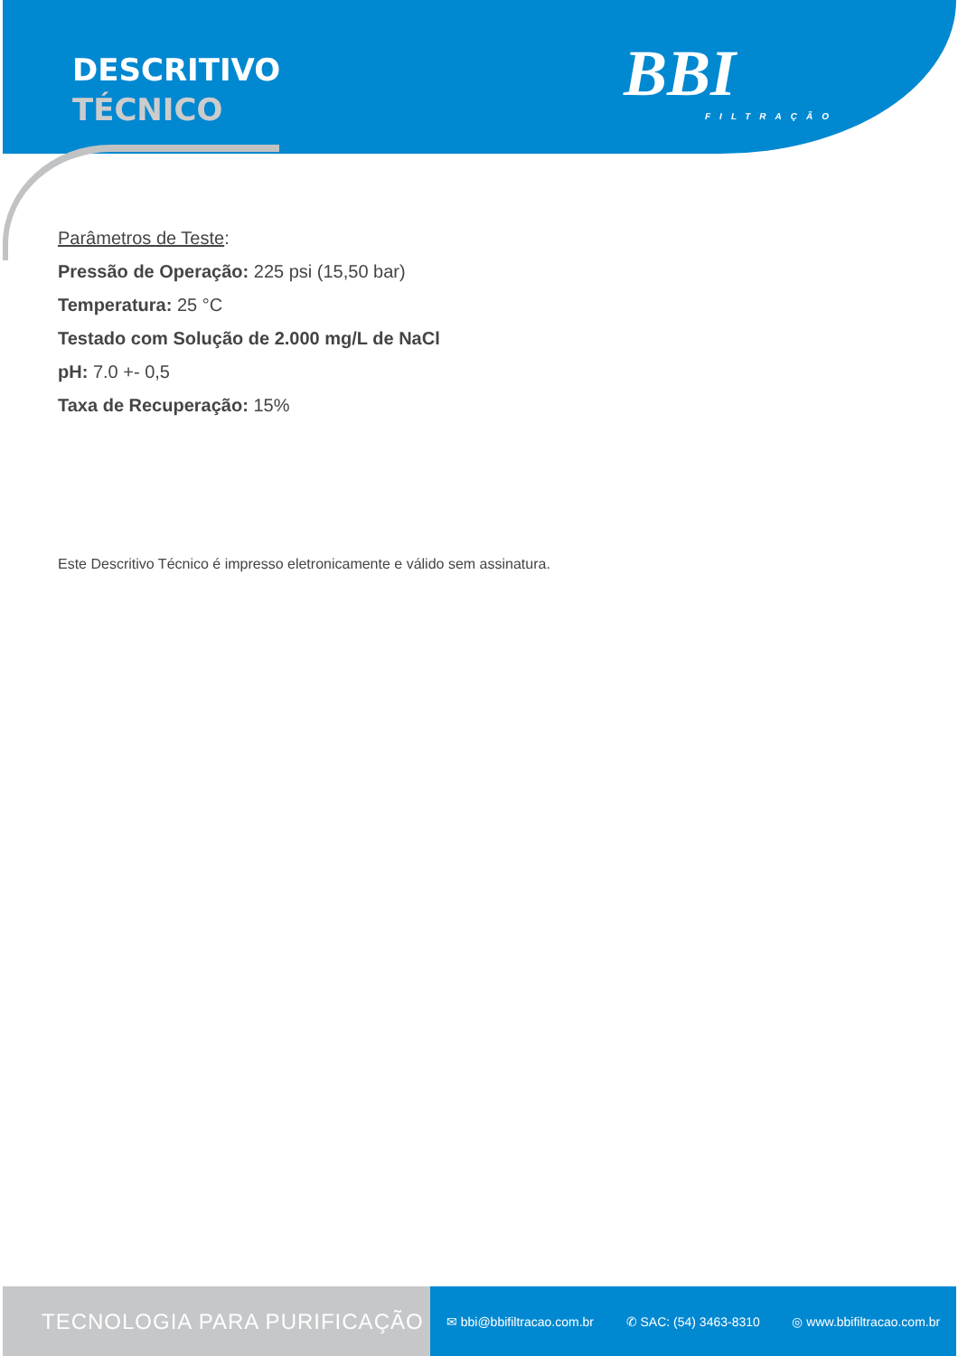DESCRITIVO
TÉCNICO
BBI
FILTRAÇÃO
Parâmetros de Teste:
Pressão de Operação: 225 psi (15,50 bar)
Temperatura: 25 °C
Testado com Solução de 2.000 mg/L de NaCl
pH: 7.0 +- 0,5
Taxa de Recuperação: 15%
Este Descritivo Técnico é impresso eletronicamente e válido sem assinatura.
TECNOLOGIA PARA PURIFICAÇÃO
✉ bbi@bbifiltracao.com.br ✆ SAC: (54) 3463-8310 ◎ www.bbifiltracao.com.br